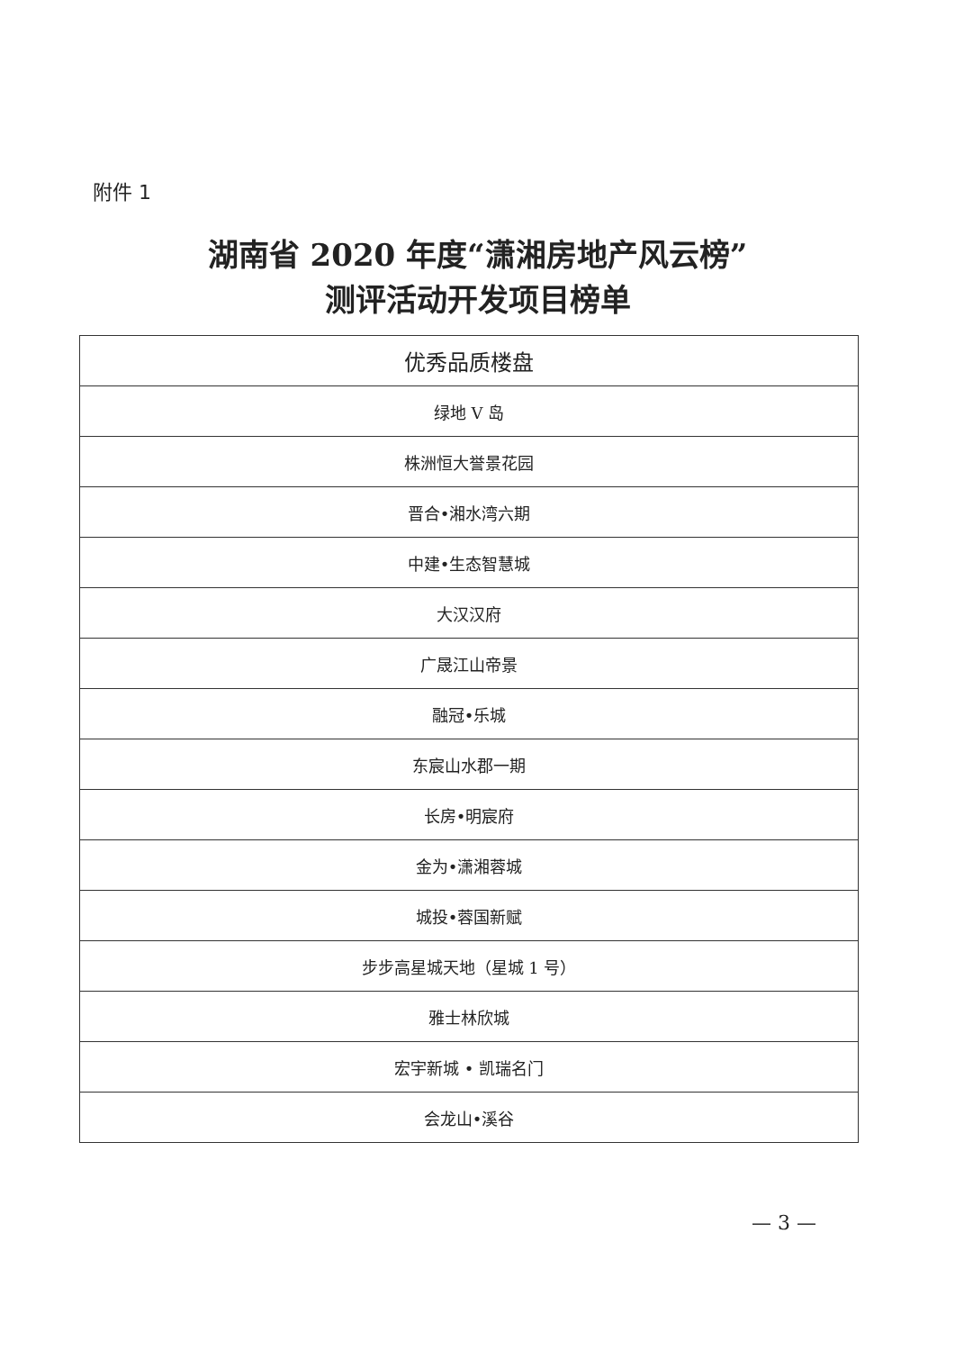附件 1
湖南省 2020 年度“潇湘房地产风云榜”
测评活动开发项目榜单
| 优秀品质楼盘 |
| --- |
| 绿地 V 岛 |
| 株洲恒大誉景花园 |
| 晋合•湘水湾六期 |
| 中建•生态智慧城 |
| 大汉汉府 |
| 广晟江山帝景 |
| 融冠•乐城 |
| 东宸山水郡一期 |
| 长房•明宸府 |
| 金为•潇湘蓉城 |
| 城投•蓉国新赋 |
| 步步高星城天地（星城 1 号） |
| 雅士林欣城 |
| 宏宇新城 • 凯瑞名门 |
| 会龙山•溪谷 |
— 3 —